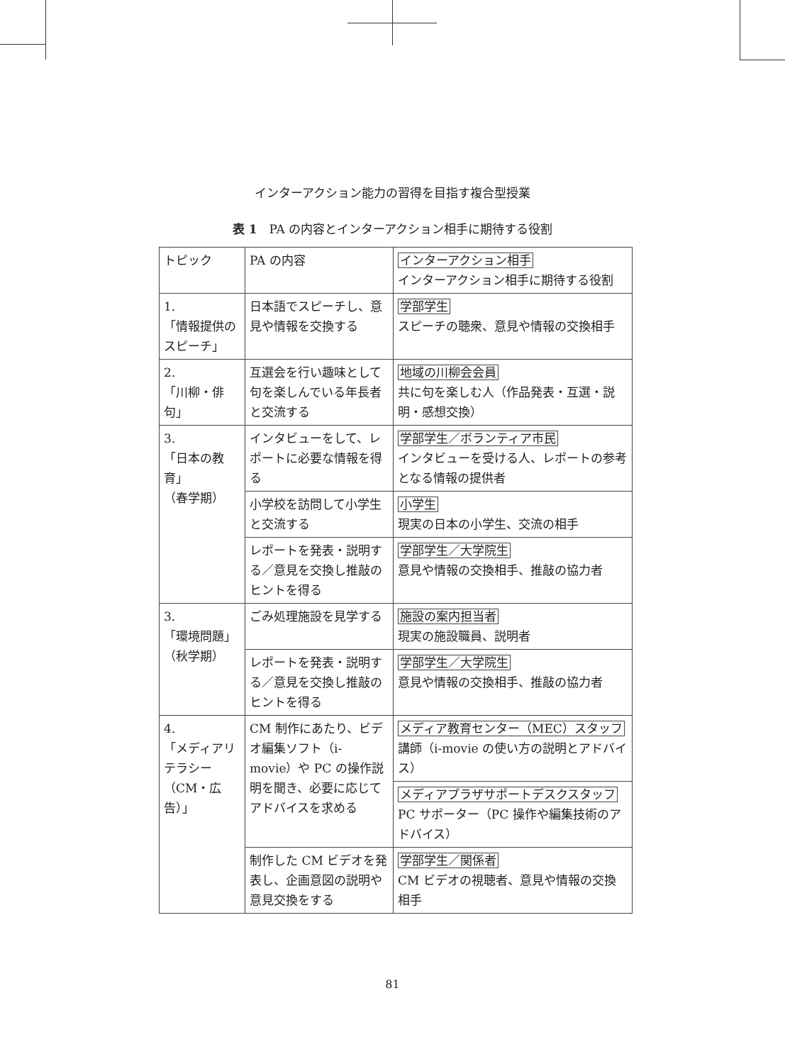インターアクション能力の習得を目指す複合型授業
表 1　PA の内容とインターアクション相手に期待する役割
| トピック | PA の内容 | インターアクション相手 インターアクション相手に期待する役割 |
| 1. 「情報提供のスピーチ」 | 日本語でスピーチし、意見や情報を交換する | 学部学生 スピーチの聴衆、意見や情報の交換相手 |
| 2. 「川柳・俳句」 | 互選会を行い趣味として句を楽しんでいる年長者と交流する | 地域の川柳会会員 共に句を楽しむ人（作品発表・互選・説明・感想交換） |
| 3. 「日本の教育」 （春学期） | インタビューをして、レポートに必要な情報を得る | 学部学生／ボランティア市民 インタビューを受ける人、レポートの参考となる情報の提供者 |
| | 小学校を訪問して小学生と交流する | 小学生 現実の日本の小学生、交流の相手 |
| | レポートを発表・説明する／意見を交換し推敲のヒントを得る | 学部学生／大学院生 意見や情報の交換相手、推敲の協力者 |
| 3. 「環境問題」 （秋学期） | ごみ処理施設を見学する | 施設の案内担当者 現実の施設職員、説明者 |
| | レポートを発表・説明する／意見を交換し推敲のヒントを得る | 学部学生／大学院生 意見や情報の交換相手、推敲の協力者 |
| 4. 「メディアリテラシー（CM・広告）」 | CM 制作にあたり、ビデオ編集ソフト（i-movie）や PC の操作説明を聞き、必要に応じてアドバイスを求める | メディア教育センター（MEC）スタッフ 講師（i-movie の使い方の説明とアドバイス） |
| | | メディアプラザサポートデスクスタッフ PC サポーター（PC 操作や編集技術のアドバイス） |
| | 制作した CM ビデオを発表し、企画意図の説明や意見交換をする | 学部学生／関係者 CM ビデオの視聴者、意見や情報の交換相手 |
81